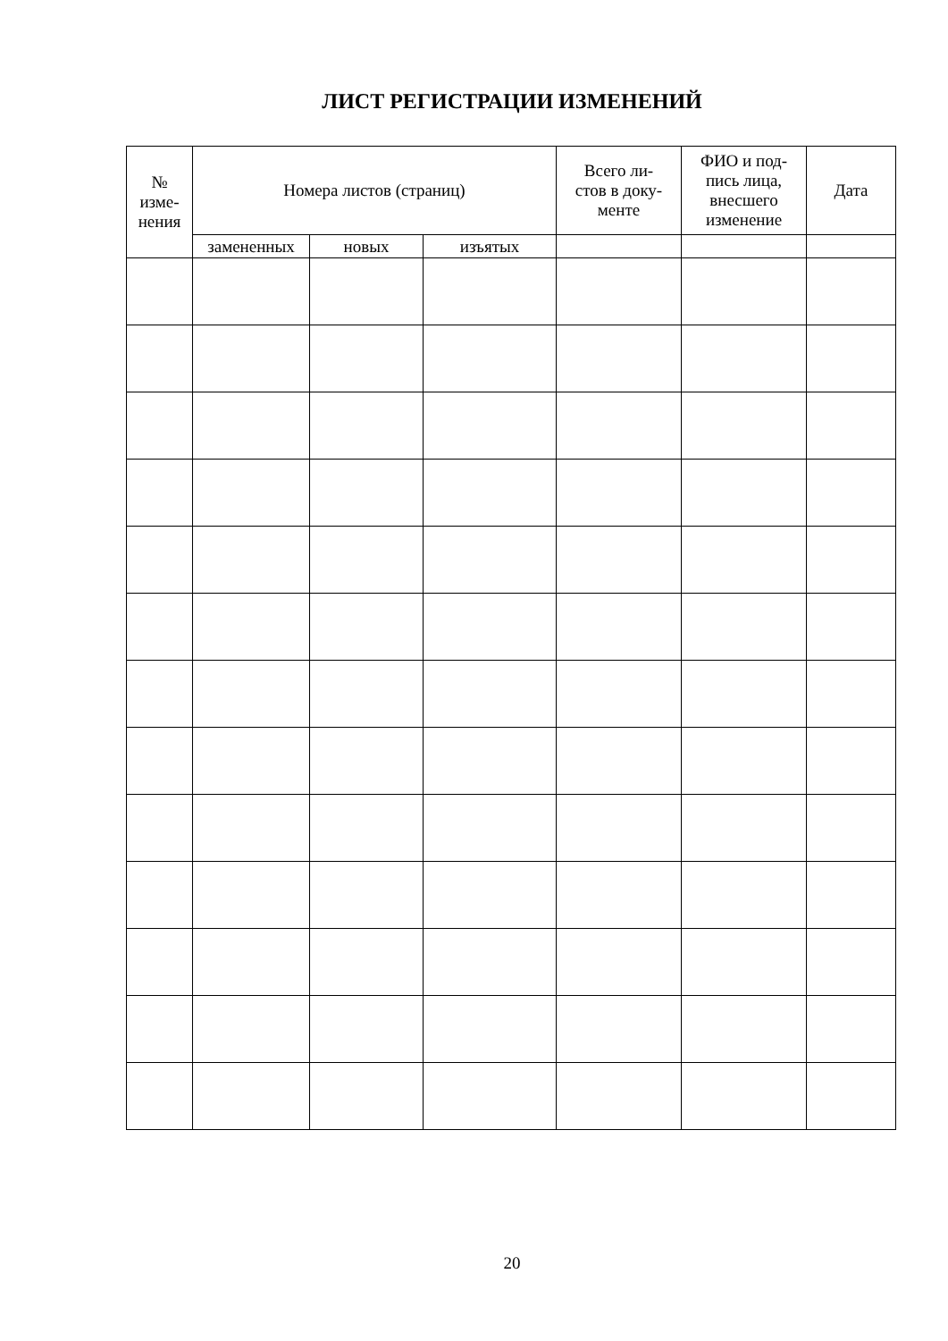ЛИСТ РЕГИСТРАЦИИ ИЗМЕНЕНИЙ
| № изме- нения | Номера листов (страниц) | | | Всего ли- стов в доку- менте | ФИО и под- пись лица, внесшего изменение | Дата |
| --- | --- | --- | --- | --- | --- | --- |
| | замененных | новых | изъятых | | | |
20